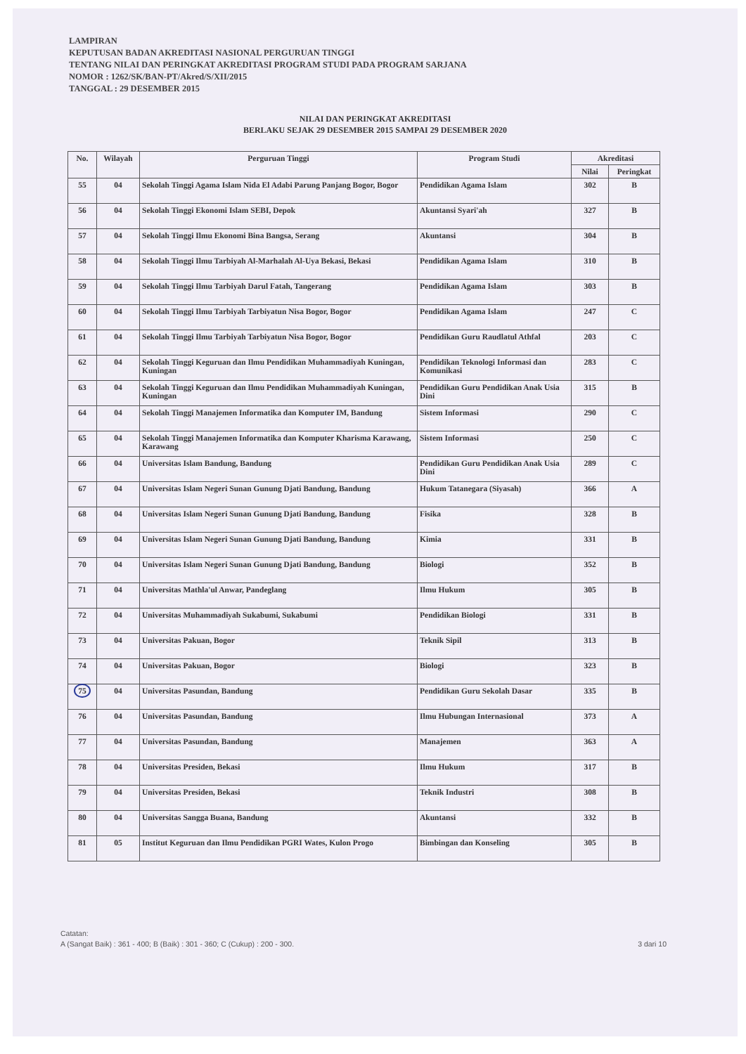LAMPIRAN
KEPUTUSAN BADAN AKREDITASI NASIONAL PERGURUAN TINGGI
TENTANG NILAI DAN PERINGKAT AKREDITASI PROGRAM STUDI PADA PROGRAM SARJANA
NOMOR : 1262/SK/BAN-PT/Akred/S/XII/2015
TANGGAL : 29 DESEMBER 2015
NILAI DAN PERINGKAT AKREDITASI
BERLAKU SEJAK 29 DESEMBER 2015 SAMPAI 29 DESEMBER 2020
| No. | Wilayah | Perguruan Tinggi | Program Studi | Akreditasi | |
| --- | --- | --- | --- | --- | --- |
| | | | | Nilai | Peringkat |
| 55 | 04 | Sekolah Tinggi Agama Islam Nida El Adabi Parung Panjang Bogor, Bogor | Pendidikan Agama Islam | 302 | B |
| 56 | 04 | Sekolah Tinggi Ekonomi Islam SEBI, Depok | Akuntansi Syari'ah | 327 | B |
| 57 | 04 | Sekolah Tinggi Ilmu Ekonomi Bina Bangsa, Serang | Akuntansi | 304 | B |
| 58 | 04 | Sekolah Tinggi Ilmu Tarbiyah Al-Marhalah Al-Uya Bekasi, Bekasi | Pendidikan Agama Islam | 310 | B |
| 59 | 04 | Sekolah Tinggi Ilmu Tarbiyah Darul Fatah, Tangerang | Pendidikan Agama Islam | 303 | B |
| 60 | 04 | Sekolah Tinggi Ilmu Tarbiyah Tarbiyatun Nisa Bogor, Bogor | Pendidikan Agama Islam | 247 | C |
| 61 | 04 | Sekolah Tinggi Ilmu Tarbiyah Tarbiyatun Nisa Bogor, Bogor | Pendidikan Guru Raudlatul Athfal | 203 | C |
| 62 | 04 | Sekolah Tinggi Keguruan dan Ilmu Pendidikan Muhammadiyah Kuningan, Kuningan | Pendidikan Teknologi Informasi dan Komunikasi | 283 | C |
| 63 | 04 | Sekolah Tinggi Keguruan dan Ilmu Pendidikan Muhammadiyah Kuningan, Kuningan | Pendidikan Guru Pendidikan Anak Usia Dini | 315 | B |
| 64 | 04 | Sekolah Tinggi Manajemen Informatika dan Komputer IM, Bandung | Sistem Informasi | 290 | C |
| 65 | 04 | Sekolah Tinggi Manajemen Informatika dan Komputer Kharisma Karawang, Karawang | Sistem Informasi | 250 | C |
| 66 | 04 | Universitas Islam Bandung, Bandung | Pendidikan Guru Pendidikan Anak Usia Dini | 289 | C |
| 67 | 04 | Universitas Islam Negeri Sunan Gunung Djati Bandung, Bandung | Hukum Tatanegara (Siyasah) | 366 | A |
| 68 | 04 | Universitas Islam Negeri Sunan Gunung Djati Bandung, Bandung | Fisika | 328 | B |
| 69 | 04 | Universitas Islam Negeri Sunan Gunung Djati Bandung, Bandung | Kimia | 331 | B |
| 70 | 04 | Universitas Islam Negeri Sunan Gunung Djati Bandung, Bandung | Biologi | 352 | B |
| 71 | 04 | Universitas Mathla'ul Anwar, Pandeglang | Ilmu Hukum | 305 | B |
| 72 | 04 | Universitas Muhammadiyah Sukabumi, Sukabumi | Pendidikan Biologi | 331 | B |
| 73 | 04 | Universitas Pakuan, Bogor | Teknik Sipil | 313 | B |
| 74 | 04 | Universitas Pakuan, Bogor | Biologi | 323 | B |
| 75 | 04 | Universitas Pasundan, Bandung | Pendidikan Guru Sekolah Dasar | 335 | B |
| 76 | 04 | Universitas Pasundan, Bandung | Ilmu Hubungan Internasional | 373 | A |
| 77 | 04 | Universitas Pasundan, Bandung | Manajemen | 363 | A |
| 78 | 04 | Universitas Presiden, Bekasi | Ilmu Hukum | 317 | B |
| 79 | 04 | Universitas Presiden, Bekasi | Teknik Industri | 308 | B |
| 80 | 04 | Universitas Sangga Buana, Bandung | Akuntansi | 332 | B |
| 81 | 05 | Institut Keguruan dan Ilmu Pendidikan PGRI Wates, Kulon Progo | Bimbingan dan Konseling | 305 | B |
Catatan:
A (Sangat Baik) : 361 - 400; B (Baik) : 301 - 360; C (Cukup) : 200 - 300.
3 dari 10